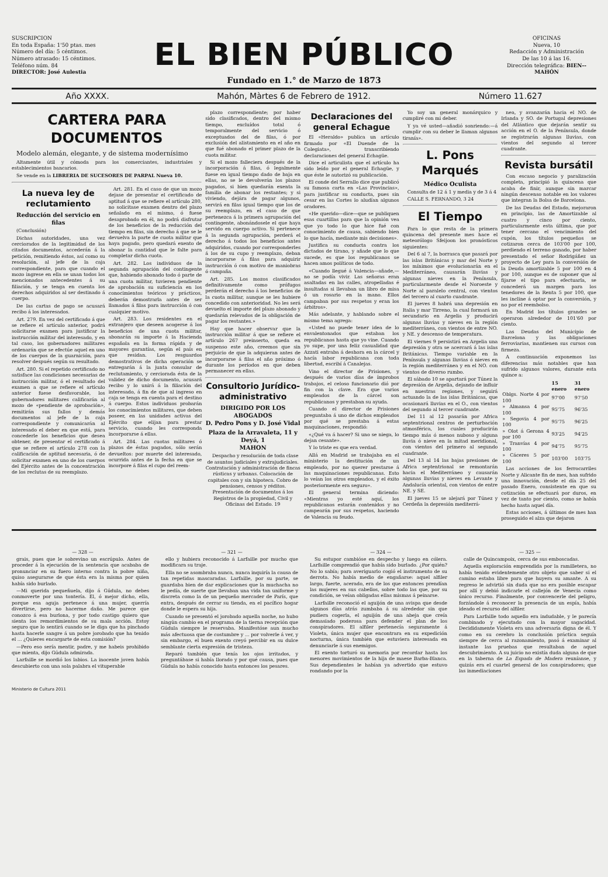SUSCRIPCION
En toda España: 1'50 ptas. mes
Número del día: 5 céntimos.
Número atrasado: 15 céntimos.
Teléfono núm. 84
DIRECTOR: José Aulestia
EL BIEN PÚBLICO
Fundado en 1.° de Marzo de 1873
OFICINAS
Nueva, 10
Redacción y Administración
De las 10 á las 16.
Dirección telegráfica: BIEN--MAHÓN
Año XXXX. Mahón, Màrtes 6 de Febrero de 1912. Número 11.627
CARTERA PARA DOCUMENTOS
Modelo alemán, elegante, y de sistema modernísimo
Altamente útil y cómoda para los comerciantes, industriales y establecimientos bancarios.
Se vende en la LIBRERIA DE SUCESORES DE PARPAL Nueva 10.
La nueva ley de reclutamiento
Reducción del servicio en filas
(Conclusión)
Dichas autoridades, una vez cerciorados de la legitimidad de los citados documentos, accederán á la petición, remitiendo éstos, así como su resolución, al jefe de la caja correspondiente, para que cuando el mozo ingrese en ella se unan todos los mencionados antecedentes á su filiación, y se tenga en cuenta los derechos adquiridos al ser destinado á cuerpo.
De las cartas de pago se acusará recibo á los interesados.
Art. 279. En vez del certificado á que se refiere el artículo anterior, podrá solicitarse examen para justificar la instrucción militar del interesado, y en tal caso, los gobernadores militares ordenarán que se efectúe aquel en uno de los cuerpos de la guarnición, para resolver después según su resultado.
Art. 280. Si el repetido certificado no satisface las condiciones necesarias de instrucción militar, ó el resultado del examen a que se refiere el artículo anterior fuese desfavorable, los gobernadores militares calificarán al mozo de «pendiente de aprobación», remitirán sus fallos y demás documentos al jefe de la caja correspondiente y comunicarán al interesado el deber en que está, para concederle los beneficios que desea obtener, de presentar el certificado á que se refiere el artículo 278 con la calificación de aptitud necesaria, ó de solicitar examen en uno de los cuerpos del Ejército antes de la concentración de los reclutas de su reemplazo.
Art. 281. En el caso de que un mozo dejase de presentar el certificado de aptitud á que se refiere el artículo 280, no solicitase examen dentro del plazo señalado en el mismo, ó fuese desaprobado en él, no podrá disfrutar de los beneficios de la reducción del tiempo en filas, sin derecho á que se le devuelva la parte de cuota militar que haya pagado, pero quedará exento de abonar la cantidad que le falte para completar dicha cuota.
Art. 282. Los individuos de la segunda agrupación del contingente que, habiendo abonado todo ó parte de una cuota militar, tuvieren pendiente de aprobación su suficiencia en los conocimientos teóricos y prácticos, deberán demostrarla antes de ser llamados á filas para instrucción ó con cualquier motivo.
Art. 283. Los residentes en el extranjero que deseen acogerse á los beneficios de una cuota militar, abonarán su importe á la Hacienda española en la forma rápida y de mayores garantías, según el país en que residan. Los resguardos demostrativos de dicha operación se entregarán á la junta consular de reclutamiento, y cerciorada ésta de la validez de dicho documento, acusará recibo y lo unirá á la filiación del interesado, á fin de que al ingreso en caja se tenga en cuenta para el destino á cuerpo. Estos individuos probarán los conocimientos militares, que deben poseer, en las unidades activas del Ejército que elijan para prestar servicio, cuando les corresponda incorporarse á ellas.
Art. 284. Las cuotas militares ó plazos de éstas pagados, sólo serán devueltos: por muerte del interesado, ocurrida antes de la fecha en que se incorpore á filas el cupo del reem-
plazo correspondiente; por haber sido clasificados, dentro del mismo tiempo, excluídos total ó temporalmente del servicio ó exceptuados del de filas, ó por exclusión del alistamiento en el año en que fué abonado el primer plazo de la cuota militar.
Si el mozo falleciera después de la incorporación á filas, ó legalmente fuese en igual tiempo dado de baja en ellas, no se le devolverán los plazos pagados, si bien quedarán exenta la familia de abonar los restantes; y si viviendo, dejára de pagar algunos, servirá en filas igual tiempo que los de su reemplazo, en el caso de que pertenezca á la primera agrupación del contingente, abonándosele el que haya servido en cuerpo activo. Si pertenece á la segunda agrupación, perderá el derecho á todos los beneficios antes adquiridos, cuando por corresponderles á los de su cupo y reemplazo, deban incorporarse á filas para adquirir instrucción ó con motivo de maniobras ó campaña.
Art. 285. Los mozos clasificados definitivamente como prófugos perderán el derecho á los beneficios de la cuota militar, aunque se les hubiere concedido con anterioridad. No les será devuelto el importe del plazo abonado y quedarán relevados de la obligación de pagar los restantes.»
Hay que hacer observar que la instrucción militar á que se refiere el artículo 267 preinserto, queda en suspenso este año, creemos que sin perjuicio de que la adquieran antes de incorporarse á filas el año próximo ó durante los períodos en que deben permanecer en ellas.
Consultorio Jurídico-administrativo
DIRIGIDO POR LOS ABOGADOS
D. Pedro Pons y D. José Vidal
Plaza de la Arravaleta, 11 y Deyá, 1
MAHON
Despacho y resolución de toda clase de asuntos judiciales y extrajudiciales. Contratación y administración de fincas rústicas y urbanas. Colocación de capitales con y sin hipoteca. Cobro de pensiones, censos y réditos. Presentación de documentos á los Registros de la propiedad, Civil y Oficinas del Estado. 19
Declaraciones del general Echague
El «Heraldo» publica un artículo firmado por «El Duende de la Colegiata», transcribiendo declaraciones del general Echagüe.
Dice el articulista que el artículo ha sido leído por el general Echagüe, y que éste le autorizó su publicación.
El conde del Serrallo dice que publicó su famosa carta en «Las Provincias», para justificar su conducta, pues sin cesar en las Cortes lo aludían algunos oradores.
«He querido—dice—que se publiquen esas cuartillas para que la opinión vea que yo todo lo que hice fué con conocimiento de causa, sabiendo bien lo que hacía, mediante mis decisiones».
Justifica su conducta contra los dictados de tirano, y añade que lo que sucede, es que los republicanos se hacen amos políticos de todo.
«Cuando llegué á Valencia—añade,—no se podía vivir. Las señoras eran asaltadas en las calles, atropelladas é insultadas si llevaban un libro de misa ó un rosario en la mano. Ellos campaban por sus respetos y eran los árbitros».
Más adelante, y hablando sobre el mismo tema agrega:
«Usted no puede tener idea de lo envalentonados que estaban los republicanos hasta que yo vine. Cuando yo supe, por una feliz casualidad que Azzati entraba á deshora en la cárcel y hacía labor republicana con toda libertad, escribí á Canalejas.
Vino el director de Prisiones, y después de varios días de ímprobos trabajos, el celoso funcionario dió por fin con la clave. Era que varios empleados de la cárcel son republicanos y prestaban su ayuda.
Cuando el director de Prisiones preguntaba á uno de dichos empleados por qué se prestaba á estas maquinaciones, respondió:
«¿Qué va á hacer? Si uno se niega, lo dejan cesante».
Y lo triste es que era verdad.
Allá en Madrid se trabajaba en el ministerio la destitución de un empleado, por no querer prestarse á las maquinaciones republicanas. Esto lo veían los otros empleados, y el éxito posteriormente era seguro».
El general termina diciendo: «Mientras yo esté aquí, los republicanos estarán contenidos y no campearán por sus respetos, haciendo de Valencia su feudo.
Yo soy un general monárquico y cumpliré con mi deber.
Y ya vé usted—añadió sonriendo:—á cumplir con su deber le llaman algunos tiranía».
L. Pons Marqués
Médico Oculista
Consulta de 12 á 1 y media y de 3 á 4
CALLE S. FERNANDO, 3 24
El Tiempo
Para lo que resta de la primera quincena del presente mes hace el meteorólogo Sfeijoon los pronósticos siguientes:
Del 6 al 7, la borrasca que pasará por las islas Británicas y mar del Norte y los mínimos que evolucionarán en el Mediterráneo, causarán lluvias y algunas nieves en la Península, particularmente desde el Noroeste y Norte al paralelo central, con vientos del tercero al cuarto cuadrante.
El jueves 8 habrá una depresión en Italia y mar Tirreno, la cual formará un secundario en Argelia y producirá algunas lluvias y nieves en la región mediterránea, con vientos de entre NO. y NE. y descenso de temperatura.
El viernes 9 persistirá en Argelia una depresión y otra se acercará á las islas Británicas. Tiempo variable en la Península y algunas lluvias ó nieves en la región mediterránea y en el NO. con vientos de diverso rumbo.
El sábado 10 se apartará por Túnez la depresión de Argelia, dejando de influir en nuestras regiones, y seguirá actuando la de las islas Británicas, que ocasionará lluvias en el O., con vientos del segundo al tercer cuadrante.
Del 11 al 12 pasarán por Africa septentrional centros de perturbación atmosférica, los cuales producirán tiempo más ó menos nuboso y alguna lluvia ó nieve en la mitad meridional, con vientos del primero al segundo cuadrante.
Del 13 al 14 las bajas presiones de Africa septentrional se remontarán hacia el Mediterráneo y causarán algunas lluvias y nieves en Levante y Andalucía oriental, con vientos de entre NE. y SE.
El jueves 15 se alejará por Túnez y Cerdeña la depresión mediterrá-
nea, y avanzarán hacia el NO. de Irlanda y SO. de Portugal depresiones del Atlántico que dejarán sentir su acción en el O. de la Península, donde se registrarán algunas lluvias, con vientos del segundo al tercer cuadrante.
Revista bursátil
Con escaso negocio y paralización completa, principió la quincena que acaba de finir, aunque sin marcar ningún descenso notable en los valores que integran la Bolsa de Barcelona.
De las Deudas del Estado, mejoraron en principio, las de Amortizable al cuatro y cinco por ciento, particularmente esta última, que por tener cercano el vencimiento del cupón, los títulos pequeños se cotizaron cerca de 103'00 por 100, perdiendo el terreno ganado, por haber presentado el señor Rodrigáñez un proyecto de Ley para la conversión de la Deuda amortizable 5 por 100 en 4 por 100, aunque es de suponer que al fijarse el tipo para efectuarla, se concederá un margen para los tenedores de la Renta 5 por 100, que les incline á optar por la conversión, y no por el reembolso.
En Madrid los títulos grandes se operaron alrededor de 101'60 por ciento.
Las Deudas del Municipio de Barcelona y las obligaciones ferroviarias, mantienen sus cursos con firmeza.
A continuación exponemos las diferencias más notables que han sufrido algunos valores, durante esta quince a:
| | 15 enero | 31 enero |
| --- | --- | --- |
| Oblgs. Norte 4 por 100 | 97'00 | 97'50 |
| » Almansa 4 por 100 | 95'75 | 96'35 |
| » Segovia 4 por 100 | 95'75 | 96'25 |
| » Olot á Gerona 4 por 100 | 93'25 | 94'25 |
| » Tranvías 4 por 100 | 94'75 | 95'75 |
| » Cáceres 5 por 100 | 103'00 | 103'75 |
Las acciones de los ferrocarriles Norte y Alicante fin de mes, han sufrido una innovación, desde el día 25 del pasado Enero, consistente en que su cotización se efectuará por duros, en vez de tanto por ciento, como se había hecho hasta aquel día.
Estas acciones, á últimos de mes han proseguido el alza que dejaron
— 328 —
grais, pues que le sobrevino un escrúpulo. Antes de proceder á la ejecución de la sentencia que acababa de pronunciar en su fuero interno contra la pobre niña, quiso asegurarse de que ésta era la misma por quien había sido burlado.
—Mi querida pequeñuela, dijo á Gúdula, no debes conmoverte por una tontería. El, ó mejor dicho, ella, porque esa aguja pertenece á una mujer, querría divertirse, pero no hacerme daño. Me parece que conozco á esa burlona, y por todo castigo quiero que sienta los remordimientos de su mala acción. Estoy seguro que lo sentirá cuando se le diga que ha pinchado hasta hacerle sangre á un pobre jorobado que ha tenido el ... ¿Quieres encargarte de esta comisión?
—Pero eso sería mentir, padre, y me habeis prohibido que mienta, dijo Gúdula admirada.
Larfaille se mordió los labios. La inocente joven había descubierto con una sola palabra el vituperable
— 321 —
ello y hubiera reconocido á Larfaille por mucho que modificara su traje.
Ella no se asombraba nunca, nunca inquiría la causa de tan repetidas mascaradas. Larfaille, por su parte, se guardaba bien de dar explicaciones que la muchacha no le pedía, de suerte que llevaban una vida tan uniforme y discreta como la de un pequeño mercader de París, que entra, después de cerrar su tienda, en el pacífico hogar donde le espera su hija.
Cuando se presentó el jorobado aquella noche, no hubo ningún cambio en el programa de la tierna recepción que Gúdula siempre le reservaba. Manifestóse aun mucho más afectuosa que de costumbre y ... por volverle á ver, y sin embargo, el buen exento creyó percibir en su dulce semblante cierta expresión de tristeza.
Reparó también que tenía los ojos irritados, y preguntábase si había llorado y por qué causa, pues que Gúdula no había conocido hasta entonces los pesares.
— 324 —
Su estupor cambióse en despecho y luego en cólera. Larfaille comprendió que había sido burlado. ¿Por quién? No lo sabía; para averiguarlo cogió el instrumento de su derrota. No había medio de engañarse: aquel alfiler largo, fuerte, acerado, era de los que entonces prendían las mujeres en sus cabellos, sobre todo las que, por su condición, se veían obligadas ellas mismas á peinarse.
Larfaille reconoció el aguijón de una avispa que desde algunos días atrás zumbaba á su alrededor sin que pudiera cogerla, el aguijón de una abeja que creía demasiado poderosa para defender el plan de los conspiradores. El alfiler pertenecía seguramente á Violeta, única mujer que encontrara en su expedición nocturna, única también que estuviera interesada en denunciarle á sus enemigos.
El exento torturó su memoria por recordar hasta los menores movimientos de la hija de maese Barba-Blanca. Sus dependientes le habían ya advertido que estuvo rondando por la
— 325 —
calle de Quincampoix, cerca de sus emboscadas.
Aquella exploración emprendida por la ramilletera, no había tenido evidentemente otro objeto que saber si el camino estaba libre para que huyera su amante. A su regreso le advirtió sin duda que no era posible escapar por allí y debió indicarle el callejón de Venecia como único recurso. Finalmente, por convencerle del peligro, forzándole á reconocer la presencia de un espía, había ideado el recurso del alfiler.
Para Larfaille todo aquello era indudable, y le parecía combinado y ejecutado con la mayor sagacidad. Decididamente Violeta era una adversaria digna de él. Y como en su cerebro la conclusión práctica seguía siempre de cerca al razonamiento, pasó á examinar al instante las pruebas que resultaban de aquel descubrimiento. A su juicio no existía duda alguna de que en la taberna de La Espada de Madera reuníanse, y quizás era el cuartel general de los conspiradores; que las inmediaciones
Ministerio de Cultura 2011